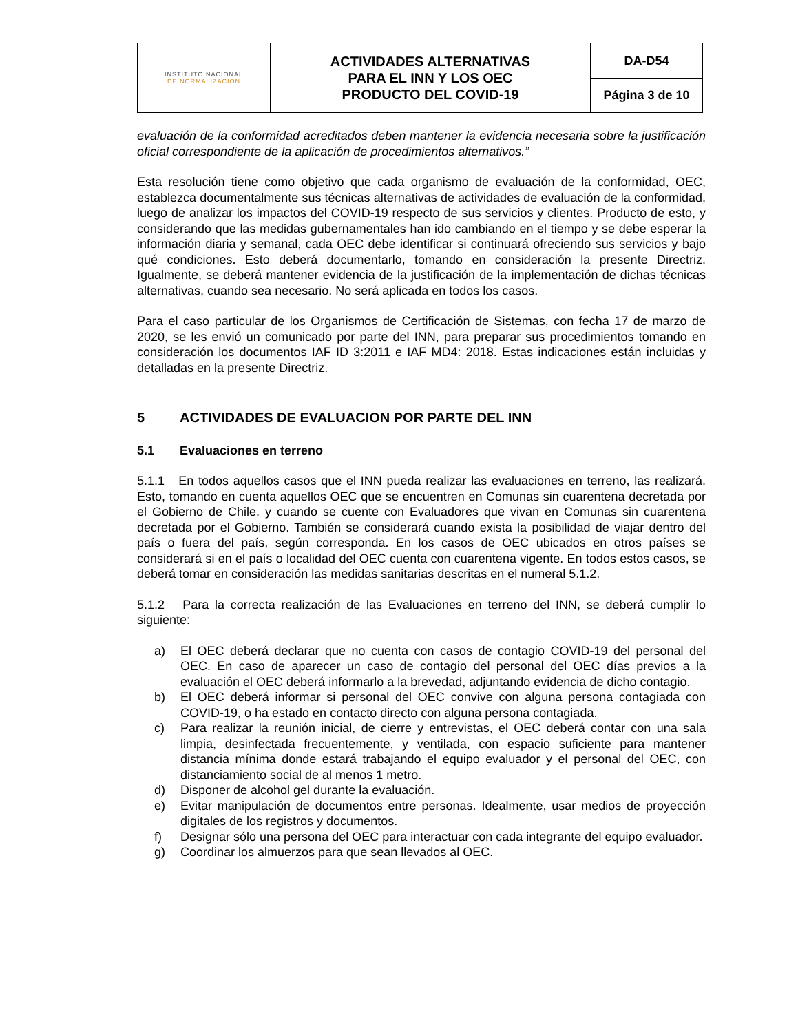| INSTITUTO NACIONAL DE NORMALIZACION | ACTIVIDADES ALTERNATIVAS PARA EL INN Y LOS OEC PRODUCTO DEL COVID-19 | DA-D54 |
| | | Página 3 de 10 |
evaluación de la conformidad acreditados deben mantener la evidencia necesaria sobre la justificación oficial correspondiente de la aplicación de procedimientos alternativos.”
Esta resolución tiene como objetivo que cada organismo de evaluación de la conformidad, OEC, establezca documentalmente sus técnicas alternativas de actividades de evaluación de la conformidad, luego de analizar los impactos del COVID-19 respecto de sus servicios y clientes. Producto de esto, y considerando que las medidas gubernamentales han ido cambiando en el tiempo y se debe esperar la información diaria y semanal, cada OEC debe identificar si continuará ofreciendo sus servicios y bajo qué condiciones. Esto deberá documentarlo, tomando en consideración la presente Directriz. Igualmente, se deberá mantener evidencia de la justificación de la implementación de dichas técnicas alternativas, cuando sea necesario. No será aplicada en todos los casos.
Para el caso particular de los Organismos de Certificación de Sistemas, con fecha 17 de marzo de 2020, se les envió un comunicado por parte del INN, para preparar sus procedimientos tomando en consideración los documentos IAF ID 3:2011 e IAF MD4: 2018. Estas indicaciones están incluidas y detalladas en la presente Directriz.
5 ACTIVIDADES DE EVALUACION POR PARTE DEL INN
5.1 Evaluaciones en terreno
5.1.1 En todos aquellos casos que el INN pueda realizar las evaluaciones en terreno, las realizará. Esto, tomando en cuenta aquellos OEC que se encuentren en Comunas sin cuarentena decretada por el Gobierno de Chile, y cuando se cuente con Evaluadores que vivan en Comunas sin cuarentena decretada por el Gobierno. También se considerará cuando exista la posibilidad de viajar dentro del país o fuera del país, según corresponda. En los casos de OEC ubicados en otros países se considerará si en el país o localidad del OEC cuenta con cuarentena vigente. En todos estos casos, se deberá tomar en consideración las medidas sanitarias descritas en el numeral 5.1.2.
5.1.2 Para la correcta realización de las Evaluaciones en terreno del INN, se deberá cumplir lo siguiente:
a) El OEC deberá declarar que no cuenta con casos de contagio COVID-19 del personal del OEC. En caso de aparecer un caso de contagio del personal del OEC días previos a la evaluación el OEC deberá informarlo a la brevedad, adjuntando evidencia de dicho contagio.
b) El OEC deberá informar si personal del OEC convive con alguna persona contagiada con COVID-19, o ha estado en contacto directo con alguna persona contagiada.
c) Para realizar la reunión inicial, de cierre y entrevistas, el OEC deberá contar con una sala limpia, desinfectada frecuentemente, y ventilada, con espacio suficiente para mantener distancia mínima donde estará trabajando el equipo evaluador y el personal del OEC, con distanciamiento social de al menos 1 metro.
d) Disponer de alcohol gel durante la evaluación.
e) Evitar manipulación de documentos entre personas. Idealmente, usar medios de proyección digitales de los registros y documentos.
f) Designar sólo una persona del OEC para interactuar con cada integrante del equipo evaluador.
g) Coordinar los almuerzos para que sean llevados al OEC.